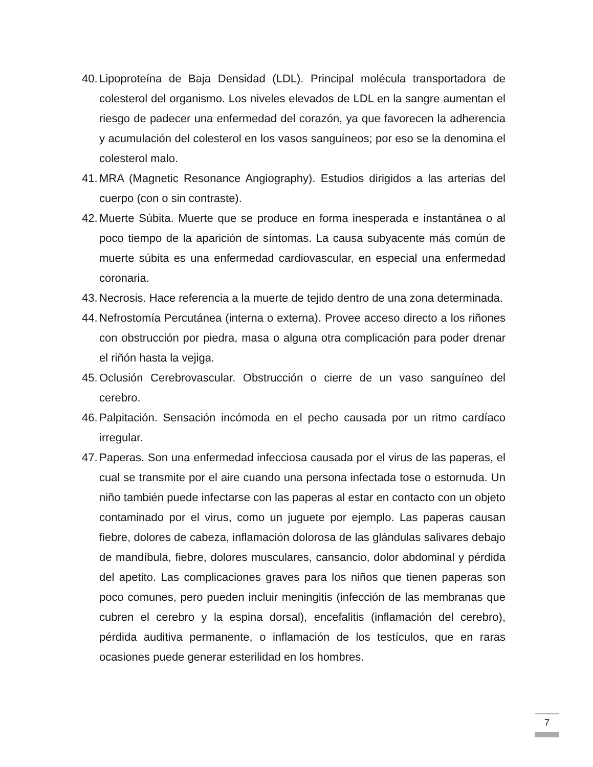40. Lipoproteína de Baja Densidad (LDL). Principal molécula transportadora de colesterol del organismo. Los niveles elevados de LDL en la sangre aumentan el riesgo de padecer una enfermedad del corazón, ya que favorecen la adherencia y acumulación del colesterol en los vasos sanguíneos; por eso se la denomina el colesterol malo.
41. MRA (Magnetic Resonance Angiography). Estudios dirigidos a las arterias del cuerpo (con o sin contraste).
42. Muerte Súbita. Muerte que se produce en forma inesperada e instantánea o al poco tiempo de la aparición de síntomas. La causa subyacente más común de muerte súbita es una enfermedad cardiovascular, en especial una enfermedad coronaria.
43. Necrosis. Hace referencia a la muerte de tejido dentro de una zona determinada.
44. Nefrostomía Percutánea (interna o externa). Provee acceso directo a los riñones con obstrucción por piedra, masa o alguna otra complicación para poder drenar el riñón hasta la vejiga.
45. Oclusión Cerebrovascular. Obstrucción o cierre de un vaso sanguíneo del cerebro.
46. Palpitación. Sensación incómoda en el pecho causada por un ritmo cardíaco irregular.
47. Paperas. Son una enfermedad infecciosa causada por el virus de las paperas, el cual se transmite por el aire cuando una persona infectada tose o estornuda. Un niño también puede infectarse con las paperas al estar en contacto con un objeto contaminado por el virus, como un juguete por ejemplo. Las paperas causan fiebre, dolores de cabeza, inflamación dolorosa de las glándulas salivares debajo de mandíbula, fiebre, dolores musculares, cansancio, dolor abdominal y pérdida del apetito. Las complicaciones graves para los niños que tienen paperas son poco comunes, pero pueden incluir meningitis (infección de las membranas que cubren el cerebro y la espina dorsal), encefalitis (inflamación del cerebro), pérdida auditiva permanente, o inflamación de los testículos, que en raras ocasiones puede generar esterilidad en los hombres.
7